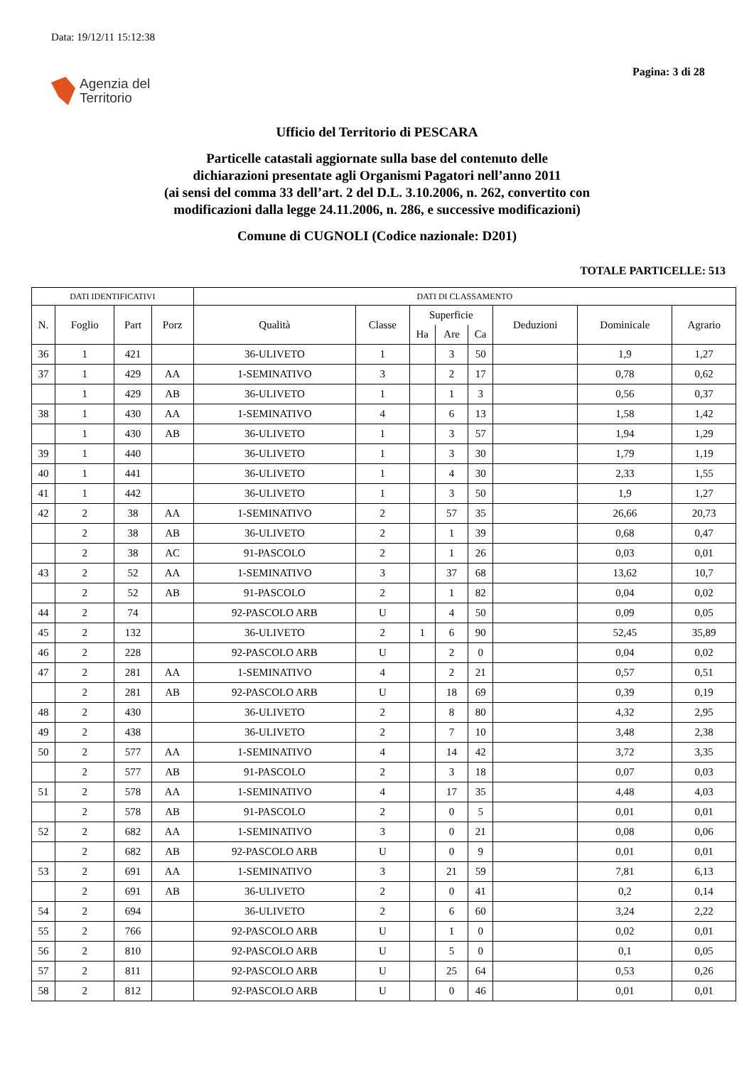Data: 19/12/11 15:12:38
Pagina: 3 di 28
Agenzia del
Territorio
Ufficio del Territorio di PESCARA
Particelle catastali aggiornate sulla base del contenuto delle
dichiarazioni presentate agli Organismi Pagatori nell’anno 2011
(ai sensi del comma 33 dell’art. 2 del D.L. 3.10.2006, n. 262, convertito con
modificazioni dalla legge 24.11.2006, n. 286, e successive modificazioni)
Comune di CUGNOLI (Codice nazionale: D201)
TOTALE PARTICELLE: 513
| DATI IDENTIFICATIVI | | | | DATI DI CLASSAMENTO | | | | | | | |
| --- | --- | --- | --- | --- | --- | --- | --- | --- | --- | --- | --- |
| N. | Foglio | Part | Porz | Qualità | Classe | Superficie | | | Deduzioni | Dominicale | Agrario |
| | | | | | | Ha | Are | Ca | | | |
| 36 | 1 | 421 | | 36-ULIVETO | 1 | | 3 | 50 | | 1,9 | 1,27 |
| 37 | 1 | 429 | AA | 1-SEMINATIVO | 3 | | 2 | 17 | | 0,78 | 0,62 |
| | 1 | 429 | AB | 36-ULIVETO | 1 | | 1 | 3 | | 0,56 | 0,37 |
| 38 | 1 | 430 | AA | 1-SEMINATIVO | 4 | | 6 | 13 | | 1,58 | 1,42 |
| | 1 | 430 | AB | 36-ULIVETO | 1 | | 3 | 57 | | 1,94 | 1,29 |
| 39 | 1 | 440 | | 36-ULIVETO | 1 | | 3 | 30 | | 1,79 | 1,19 |
| 40 | 1 | 441 | | 36-ULIVETO | 1 | | 4 | 30 | | 2,33 | 1,55 |
| 41 | 1 | 442 | | 36-ULIVETO | 1 | | 3 | 50 | | 1,9 | 1,27 |
| 42 | 2 | 38 | AA | 1-SEMINATIVO | 2 | | 57 | 35 | | 26,66 | 20,73 |
| | 2 | 38 | AB | 36-ULIVETO | 2 | | 1 | 39 | | 0,68 | 0,47 |
| | 2 | 38 | AC | 91-PASCOLO | 2 | | 1 | 26 | | 0,03 | 0,01 |
| 43 | 2 | 52 | AA | 1-SEMINATIVO | 3 | | 37 | 68 | | 13,62 | 10,7 |
| | 2 | 52 | AB | 91-PASCOLO | 2 | | 1 | 82 | | 0,04 | 0,02 |
| 44 | 2 | 74 | | 92-PASCOLO ARB | U | | 4 | 50 | | 0,09 | 0,05 |
| 45 | 2 | 132 | | 36-ULIVETO | 2 | 1 | 6 | 90 | | 52,45 | 35,89 |
| 46 | 2 | 228 | | 92-PASCOLO ARB | U | | 2 | 0 | | 0,04 | 0,02 |
| 47 | 2 | 281 | AA | 1-SEMINATIVO | 4 | | 2 | 21 | | 0,57 | 0,51 |
| | 2 | 281 | AB | 92-PASCOLO ARB | U | | 18 | 69 | | 0,39 | 0,19 |
| 48 | 2 | 430 | | 36-ULIVETO | 2 | | 8 | 80 | | 4,32 | 2,95 |
| 49 | 2 | 438 | | 36-ULIVETO | 2 | | 7 | 10 | | 3,48 | 2,38 |
| 50 | 2 | 577 | AA | 1-SEMINATIVO | 4 | | 14 | 42 | | 3,72 | 3,35 |
| | 2 | 577 | AB | 91-PASCOLO | 2 | | 3 | 18 | | 0,07 | 0,03 |
| 51 | 2 | 578 | AA | 1-SEMINATIVO | 4 | | 17 | 35 | | 4,48 | 4,03 |
| | 2 | 578 | AB | 91-PASCOLO | 2 | | 0 | 5 | | 0,01 | 0,01 |
| 52 | 2 | 682 | AA | 1-SEMINATIVO | 3 | | 0 | 21 | | 0,08 | 0,06 |
| | 2 | 682 | AB | 92-PASCOLO ARB | U | | 0 | 9 | | 0,01 | 0,01 |
| 53 | 2 | 691 | AA | 1-SEMINATIVO | 3 | | 21 | 59 | | 7,81 | 6,13 |
| | 2 | 691 | AB | 36-ULIVETO | 2 | | 0 | 41 | | 0,2 | 0,14 |
| 54 | 2 | 694 | | 36-ULIVETO | 2 | | 6 | 60 | | 3,24 | 2,22 |
| 55 | 2 | 766 | | 92-PASCOLO ARB | U | | 1 | 0 | | 0,02 | 0,01 |
| 56 | 2 | 810 | | 92-PASCOLO ARB | U | | 5 | 0 | | 0,1 | 0,05 |
| 57 | 2 | 811 | | 92-PASCOLO ARB | U | | 25 | 64 | | 0,53 | 0,26 |
| 58 | 2 | 812 | | 92-PASCOLO ARB | U | | 0 | 46 | | 0,01 | 0,01 |